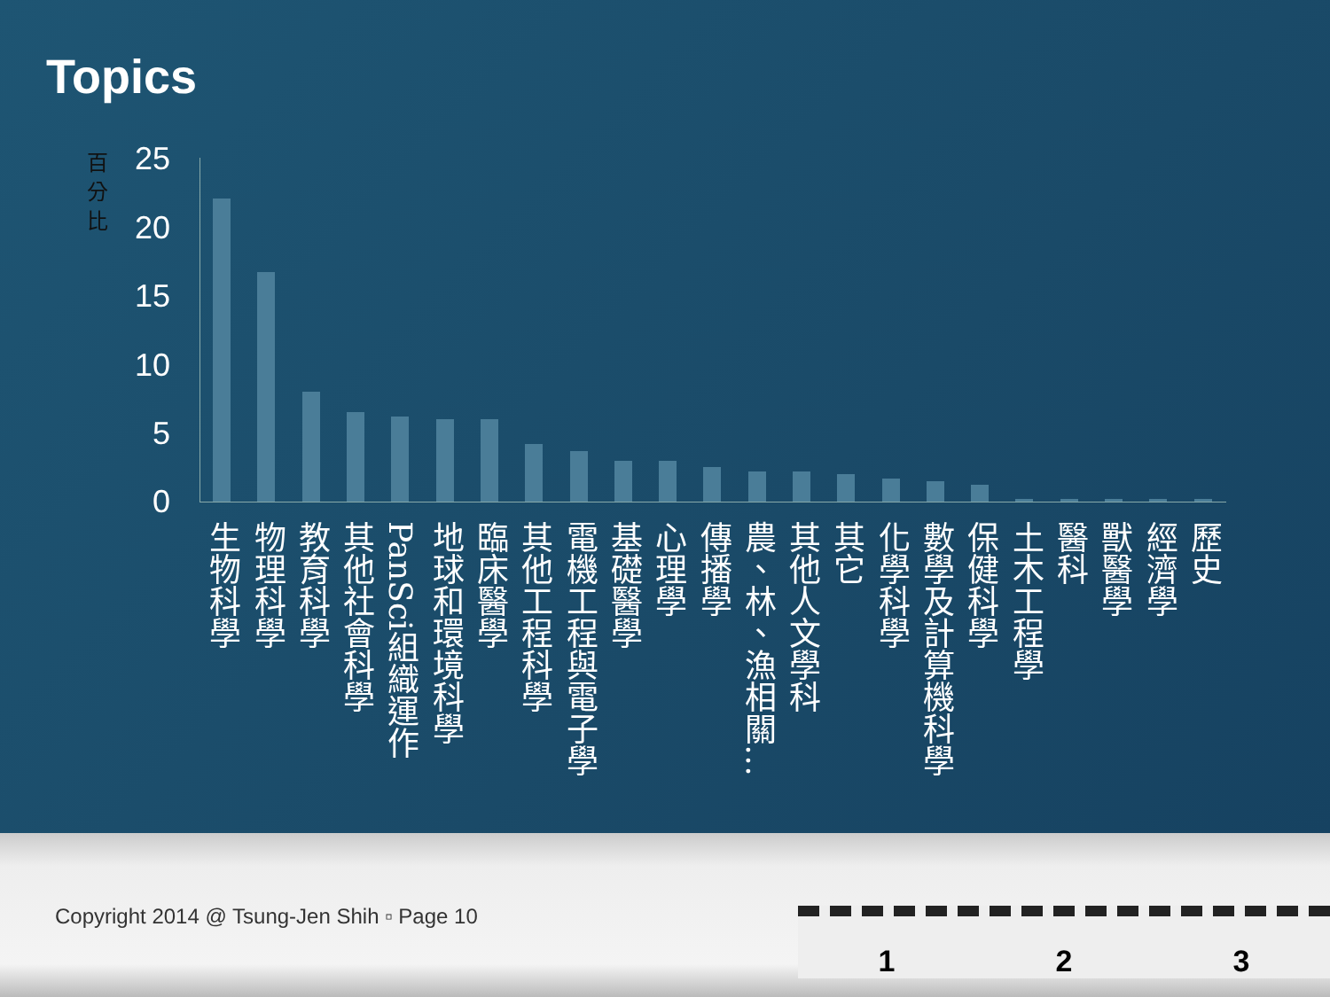Topics
百分比
25
20
15
10
5
0
生物科學
物理科學
教育科學
其他社會科學
PanSci組織運作
地球和環境科學
臨床醫學
其他工程科學
電機工程與電子學
基礎醫學
心理學
傳播學
農、林、漁相關…
其他人文學科
其它
化學科學
數學及計算機科學
保健科學
土木工程學
醫科
獸醫學
經濟學
歷史
Copyright 2014 @ Tsung-Jen Shih ▫ Page 10
1 2 3